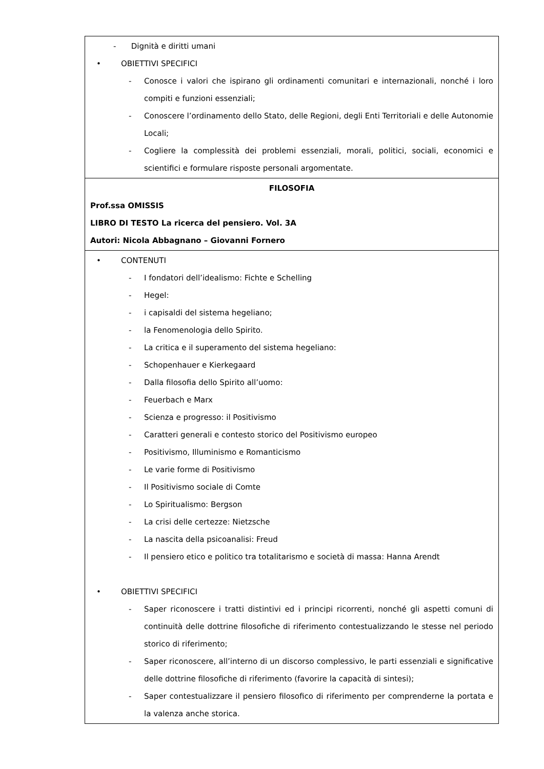| - Dignità e diritti umani • OBIETTIVI SPECIFICI - Conosce i valori che ispirano gli ordinamenti comunitari e internazionali, nonché i loro compiti e funzioni essenziali; - Conoscere l’ordinamento dello Stato, delle Regioni, degli Enti Territoriali e delle Autonomie Locali; - Cogliere la complessità dei problemi essenziali, morali, politici, sociali, economici e scientifici e formulare risposte personali argomentate. |
| FILOSOFIA Prof.ssa OMISSIS LIBRO DI TESTO La ricerca del pensiero. Vol. 3A Autori: Nicola Abbagnano – Giovanni Fornero |
| • CONTENUTI - I fondatori dell’idealismo: Fichte e Schelling - Hegel: - i capisaldi del sistema hegeliano; - la Fenomenologia dello Spirito. - La critica e il superamento del sistema hegeliano: - Schopenhauer e Kierkegaard - Dalla filosofia dello Spirito all’uomo: - Feuerbach e Marx - Scienza e progresso: il Positivismo - Caratteri generali e contesto storico del Positivismo europeo - Positivismo, Illuminismo e Romanticismo - Le varie forme di Positivismo - Il Positivismo sociale di Comte - Lo Spiritualismo: Bergson - La crisi delle certezze: Nietzsche - La nascita della psicoanalisi: Freud - Il pensiero etico e politico tra totalitarismo e società di massa: Hanna Arendt • OBIETTIVI SPECIFICI - Saper riconoscere i tratti distintivi ed i principi ricorrenti, nonché gli aspetti comuni di continuità delle dottrine filosofiche di riferimento contestualizzando le stesse nel periodo storico di riferimento; - Saper riconoscere, all’interno di un discorso complessivo, le parti essenziali e significative delle dottrine filosofiche di riferimento (favorire la capacità di sintesi); - Saper contestualizzare il pensiero filosofico di riferimento per comprenderne la portata e la valenza anche storica. |